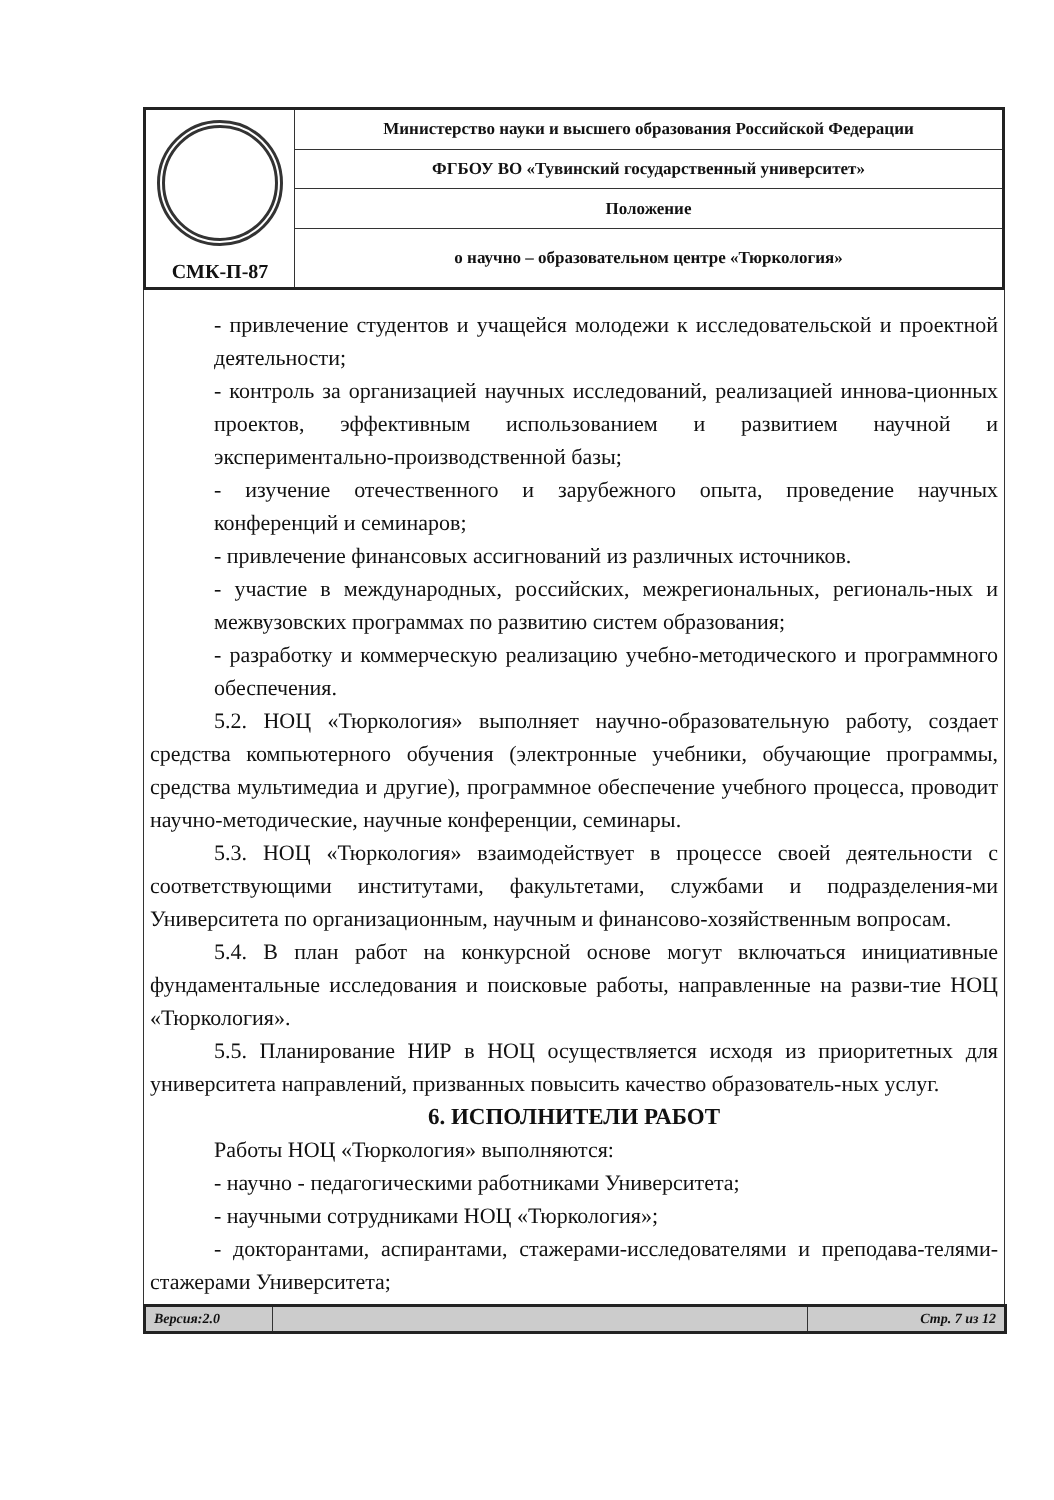| СМК-П-87 | Министерство науки и высшего образования Российской Федерации |
| | ФГБОУ ВО «Тувинский государственный университет» |
| | Положение |
| | о научно – образовательном центре «Тюркология» |
- привлечение студентов и учащейся молодежи к исследовательской и проектной деятельности;
- контроль за организацией научных исследований, реализацией иннова-ционных проектов, эффективным использованием и развитием научной и экспериментально-производственной базы;
- изучение отечественного и зарубежного опыта, проведение научных конференций и семинаров;
- привлечение финансовых ассигнований из различных источников.
- участие в международных, российских, межрегиональных, региональ-ных и межвузовских программах по развитию систем образования;
- разработку и коммерческую реализацию учебно-методического и программного обеспечения.
5.2. НОЦ «Тюркология» выполняет научно-образовательную работу, создает средства компьютерного обучения (электронные учебники, обучающие программы, средства мультимедиа и другие), программное обеспечение учебного процесса, проводит научно-методические, научные конференции, семинары.
5.3. НОЦ «Тюркология» взаимодействует в процессе своей деятельности с соответствующими институтами, факультетами, службами и подразделения-ми Университета по организационным, научным и финансово-хозяйственным вопросам.
5.4. В план работ на конкурсной основе могут включаться инициативные фундаментальные исследования и поисковые работы, направленные на разви-тие НОЦ «Тюркология».
5.5. Планирование НИР в НОЦ осуществляется исходя из приоритетных для университета направлений, призванных повысить качество образователь-ных услуг.
6. ИСПОЛНИТЕЛИ РАБОТ
Работы НОЦ «Тюркология» выполняются:
- научно - педагогическими работниками Университета;
- научными сотрудниками НОЦ «Тюркология»;
- докторантами, аспирантами, стажерами-исследователями и преподава-телями-стажерами Университета;
| Версия:2.0 | | Стр. 7 из 12 |